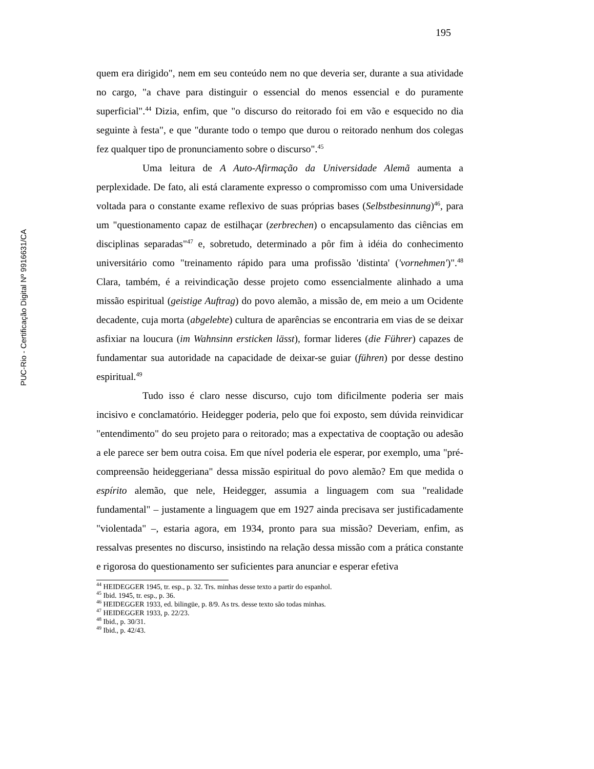195
PUC-Rio - Certificação Digital Nº 9916631/CA
quem era dirigido", nem em seu conteúdo nem no que deveria ser, durante a sua atividade no cargo, "a chave para distinguir o essencial do menos essencial e do puramente superficial".<sup>44</sup> Dizia, enfim, que "o discurso do reitorado foi em vão e esquecido no dia seguinte à festa", e que "durante todo o tempo que durou o reitorado nenhum dos colegas fez qualquer tipo de pronunciamento sobre o discurso".<sup>45</sup>
Uma leitura de A Auto-Afirmação da Universidade Alemã aumenta a perplexidade. De fato, ali está claramente expresso o compromisso com uma Universidade voltada para o constante exame reflexivo de suas próprias bases (Selbstbesinnung)<sup>46</sup>, para um "questionamento capaz de estilhaçar (zerbrechen) o encapsulamento das ciências em disciplinas separadas"<sup>47</sup> e, sobretudo, determinado a pôr fim à idéia do conhecimento universitário como "treinamento rápido para uma profissão 'distinta' ('vornehmen')".<sup>48</sup> Clara, também, é a reivindicação desse projeto como essencialmente alinhado a uma missão espiritual (geistige Auftrag) do povo alemão, a missão de, em meio a um Ocidente decadente, cuja morta (abgelebte) cultura de aparências se encontraria em vias de se deixar asfixiar na loucura (im Wahnsinn ersticken lässt), formar lideres (die Führer) capazes de fundamentar sua autoridade na capacidade de deixar-se guiar (führen) por desse destino espiritual.<sup>49</sup>
Tudo isso é claro nesse discurso, cujo tom dificilmente poderia ser mais incisivo e conclamatório. Heidegger poderia, pelo que foi exposto, sem dúvida reinvidicar "entendimento" do seu projeto para o reitorado; mas a expectativa de cooptação ou adesão a ele parece ser bem outra coisa. Em que nível poderia ele esperar, por exemplo, uma "pré-compreensão heideggeriana" dessa missão espiritual do povo alemão? Em que medida o espírito alemão, que nele, Heidegger, assumia a linguagem com sua "realidade fundamental" – justamente a linguagem que em 1927 ainda precisava ser justificadamente "violentada" –, estaria agora, em 1934, pronto para sua missão? Deveriam, enfim, as ressalvas presentes no discurso, insistindo na relação dessa missão com a prática constante e rigorosa do questionamento ser suficientes para anunciar e esperar efetiva
<sup>44</sup> HEIDEGGER 1945, tr. esp., p. 32. Trs. minhas desse texto a partir do espanhol.
<sup>45</sup> Ibid. 1945, tr. esp., p. 36.
<sup>46</sup> HEIDEGGER 1933, ed. bilingüe, p. 8/9. As trs. desse texto são todas minhas.
<sup>47</sup> HEIDEGGER 1933, p. 22/23.
<sup>48</sup> Ibid., p. 30/31.
<sup>49</sup> Ibid., p. 42/43.